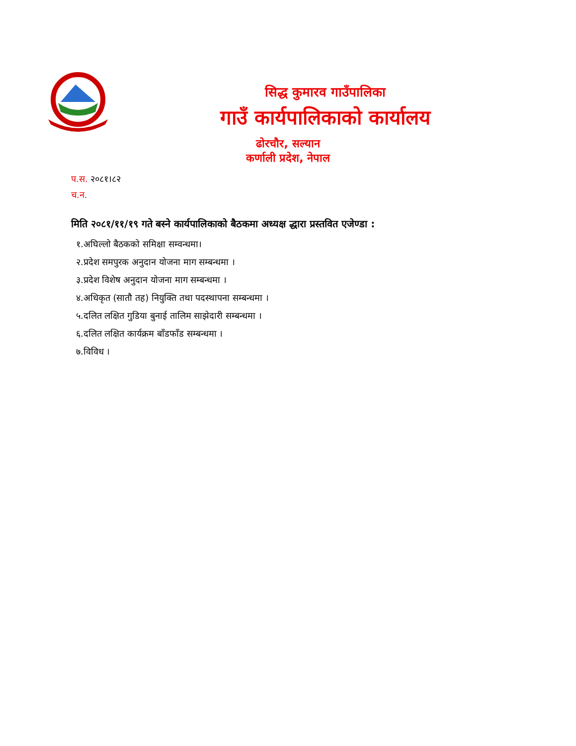सिद्ध कुमारव गाउँपालिका
गाउँ कार्यपालिकाको कार्यालय
ढोरचौर, सल्यान
कर्णाली प्रदेश, नेपाल
प.स. २०८१।८२
च.न.
मिति २०८१/११/१९ गते बस्ने कार्यपालिकाको बैठकमा अध्यक्ष द्धारा प्रस्तवित एजेण्डा :
१.अघिल्लो बैठकको समिक्षा सम्वन्धमा।
२.प्रदेश समपुरक अनुदान योजना माग सम्बन्धमा ।
३.प्रदेश विशेष अनुदान योजना माग सम्बन्धमा ।
४.अधिकृत (सातौ तह) नियुक्ति तथा पदस्थापना सम्बन्धमा ।
५.दलित लक्षित गुडिया बुनाई तालिम साझेदारी सम्बन्धमा ।
६.दलित लक्षित कार्यक्रम बाँडफाँड सम्बन्धमा ।
७.विविध ।